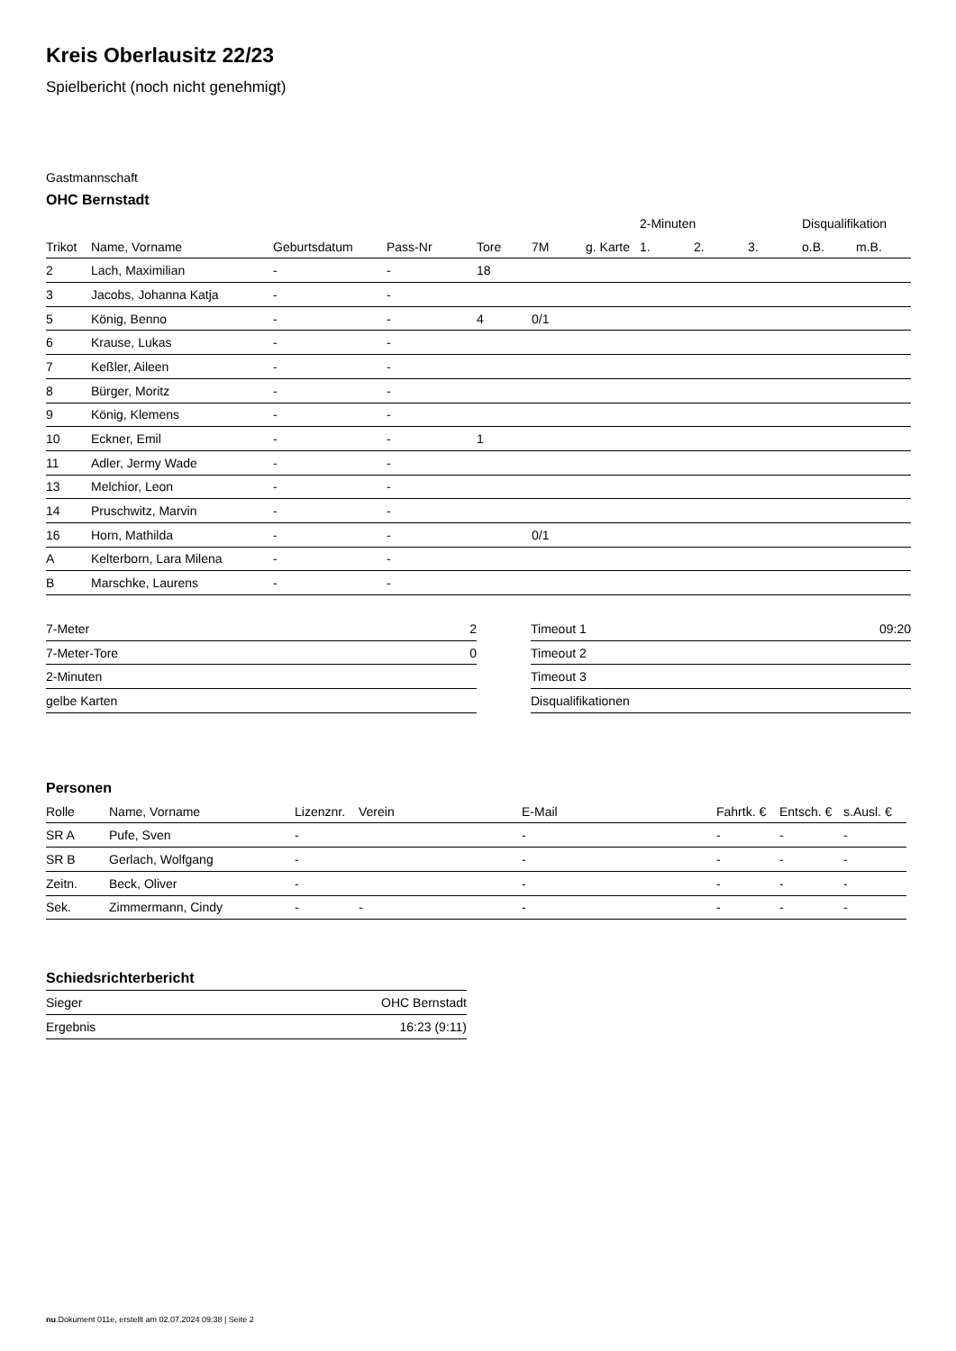Kreis Oberlausitz 22/23
Spielbericht (noch nicht genehmigt)
Gastmannschaft
OHC Bernstadt
| | | | | | | | 2-Minuten | | | Disqualifikation | |
| --- | --- | --- | --- | --- | --- | --- | --- | --- | --- | --- | --- |
| Trikot | Name, Vorname | Geburtsdatum | Pass-Nr | Tore | 7M | g. Karte | 1. | 2. | 3. | o.B. | m.B. |
| 2 | Lach, Maximilian | - | - | 18 | | | | | | | |
| 3 | Jacobs, Johanna Katja | - | - | | | | | | | | |
| 5 | König, Benno | - | - | 4 | 0/1 | | | | | | |
| 6 | Krause, Lukas | - | - | | | | | | | | |
| 7 | Keßler, Aileen | - | - | | | | | | | | |
| 8 | Bürger, Moritz | - | - | | | | | | | | |
| 9 | König, Klemens | - | - | | | | | | | | |
| 10 | Eckner, Emil | - | - | 1 | | | | | | | |
| 11 | Adler, Jermy Wade | - | - | | | | | | | | |
| 13 | Melchior, Leon | - | - | | | | | | | | |
| 14 | Pruschwitz, Marvin | - | - | | | | | | | | |
| 16 | Horn, Mathilda | - | - | | 0/1 | | | | | | |
| A | Kelterborn, Lara Milena | - | - | | | | | | | | |
| B | Marschke, Laurens | - | - | | | | | | | | |
| 7-Meter | 2 |
| 7-Meter-Tore | 0 |
| 2-Minuten | |
| gelbe Karten | |
| Timeout 1 | 09:20 |
| Timeout 2 | |
| Timeout 3 | |
| Disqualifikationen | |
Personen
| Rolle | Name, Vorname | Lizenznr. | Verein | E-Mail | Fahrtk. € | Entsch. € | s.Ausl. € |
| --- | --- | --- | --- | --- | --- | --- | --- |
| SR A | Pufe, Sven | - | | - | - | - | - |
| SR B | Gerlach, Wolfgang | - | | - | - | - | - |
| Zeitn. | Beck, Oliver | - | | - | - | - | - |
| Sek. | Zimmermann, Cindy | - | - | - | - | - | - |
Schiedsrichterbericht
| Sieger | OHC Bernstadt |
| Ergebnis | 16:23 (9:11) |
nu.Dokument 011e, erstellt am 02.07.2024 09:38 | Seite 2